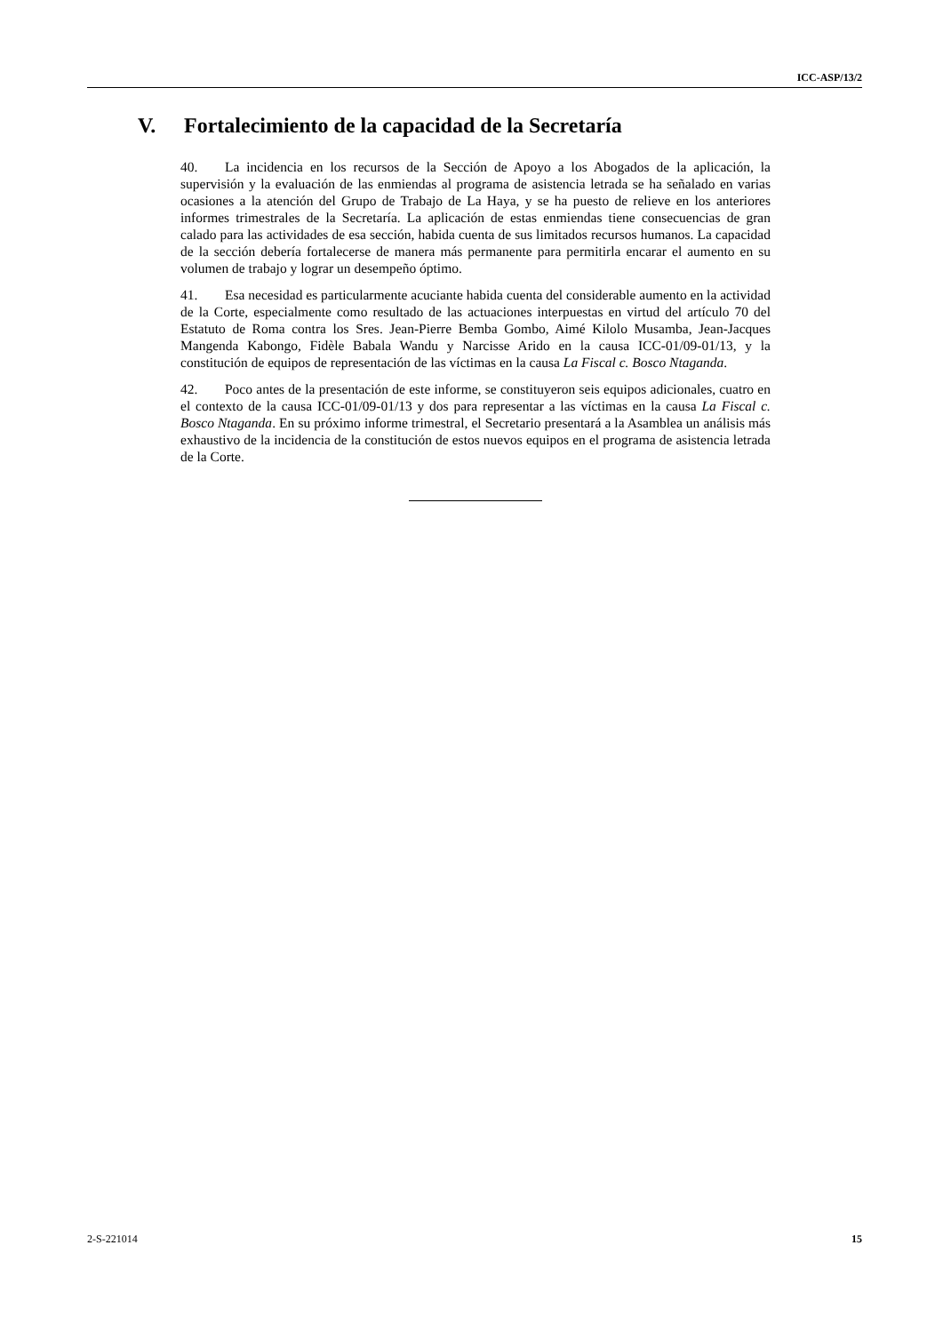ICC-ASP/13/2
V. Fortalecimiento de la capacidad de la Secretaría
40. La incidencia en los recursos de la Sección de Apoyo a los Abogados de la aplicación, la supervisión y la evaluación de las enmiendas al programa de asistencia letrada se ha señalado en varias ocasiones a la atención del Grupo de Trabajo de La Haya, y se ha puesto de relieve en los anteriores informes trimestrales de la Secretaría. La aplicación de estas enmiendas tiene consecuencias de gran calado para las actividades de esa sección, habida cuenta de sus limitados recursos humanos. La capacidad de la sección debería fortalecerse de manera más permanente para permitirla encarar el aumento en su volumen de trabajo y lograr un desempeño óptimo.
41. Esa necesidad es particularmente acuciante habida cuenta del considerable aumento en la actividad de la Corte, especialmente como resultado de las actuaciones interpuestas en virtud del artículo 70 del Estatuto de Roma contra los Sres. Jean-Pierre Bemba Gombo, Aimé Kilolo Musamba, Jean-Jacques Mangenda Kabongo, Fidèle Babala Wandu y Narcisse Arido en la causa ICC-01/09-01/13, y la constitución de equipos de representación de las víctimas en la causa La Fiscal c. Bosco Ntaganda.
42. Poco antes de la presentación de este informe, se constituyeron seis equipos adicionales, cuatro en el contexto de la causa ICC-01/09-01/13 y dos para representar a las víctimas en la causa La Fiscal c. Bosco Ntaganda. En su próximo informe trimestral, el Secretario presentará a la Asamblea un análisis más exhaustivo de la incidencia de la constitución de estos nuevos equipos en el programa de asistencia letrada de la Corte.
2-S-221014 15